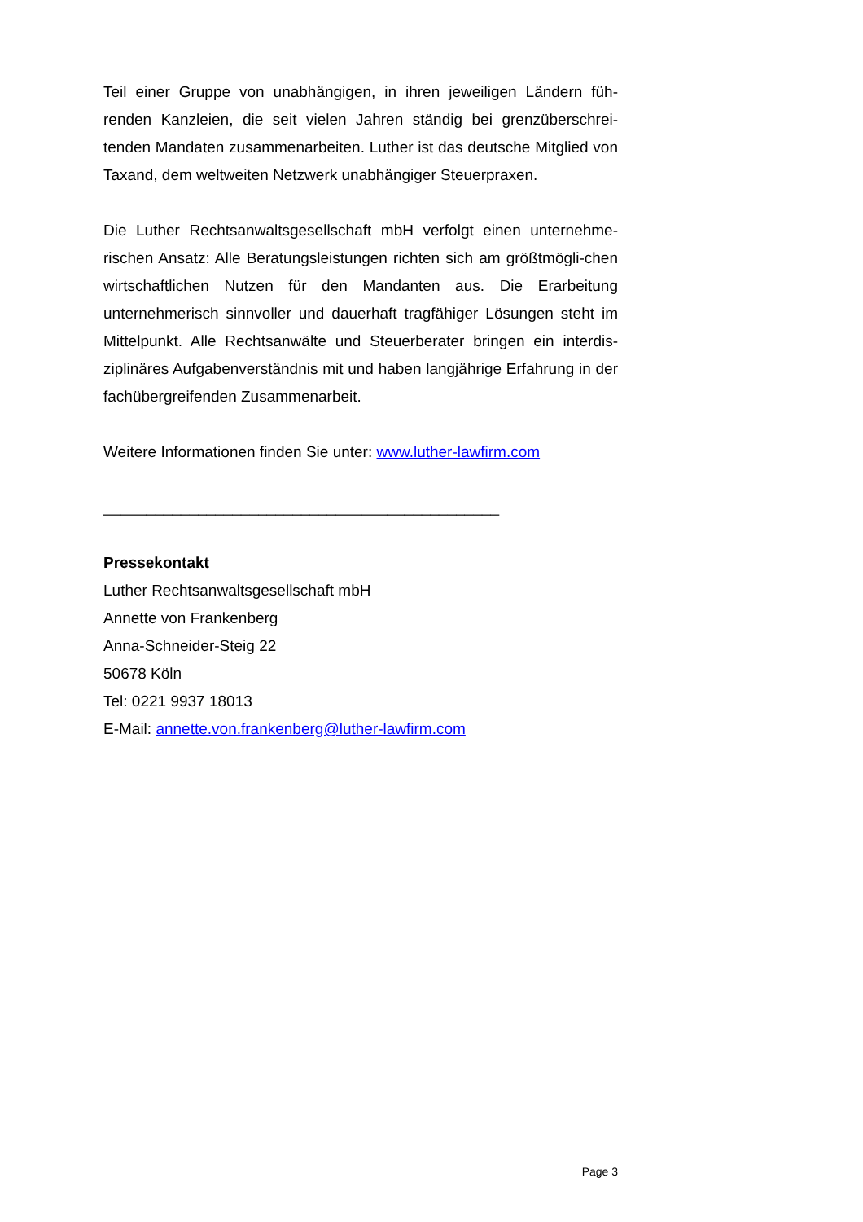Teil einer Gruppe von unabhängigen, in ihren jeweiligen Ländern füh-renden Kanzleien, die seit vielen Jahren ständig bei grenzüberschrei-tenden Mandaten zusammenarbeiten. Luther ist das deutsche Mitglied von Taxand, dem weltweiten Netzwerk unabhängiger Steuerpraxen.
Die Luther Rechtsanwaltsgesellschaft mbH verfolgt einen unternehme-rischen Ansatz: Alle Beratungsleistungen richten sich am größtmögli-chen wirtschaftlichen Nutzen für den Mandanten aus. Die Erarbeitung unternehmerisch sinnvoller und dauerhaft tragfähiger Lösungen steht im Mittelpunkt. Alle Rechtsanwälte und Steuerberater bringen ein interdis-ziplinäres Aufgabenverständnis mit und haben langjährige Erfahrung in der fachübergreifenden Zusammenarbeit.
Weitere Informationen finden Sie unter: www.luther-lawfirm.com
______________________________________________
Pressekontakt
Luther Rechtsanwaltsgesellschaft mbH
Annette von Frankenberg
Anna-Schneider-Steig 22
50678 Köln
Tel: 0221 9937 18013
E-Mail: annette.von.frankenberg@luther-lawfirm.com
Page 3